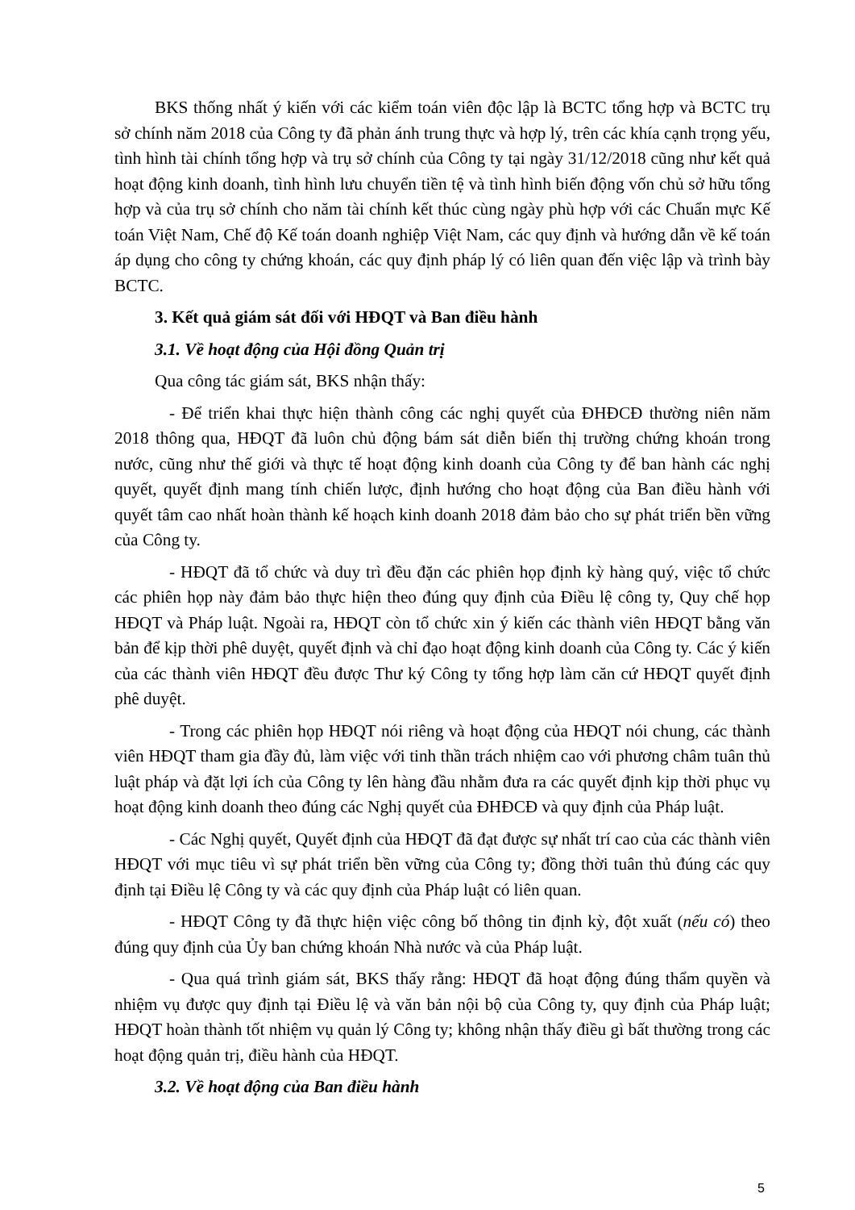BKS thống nhất ý kiến với các kiểm toán viên độc lập là BCTC tổng hợp và BCTC trụ sở chính năm 2018 của Công ty đã phản ánh trung thực và hợp lý, trên các khía cạnh trọng yếu, tình hình tài chính tổng hợp và trụ sở chính của Công ty tại ngày 31/12/2018 cũng như kết quả hoạt động kinh doanh, tình hình lưu chuyển tiền tệ và tình hình biến động vốn chủ sở hữu tổng hợp và của trụ sở chính cho năm tài chính kết thúc cùng ngày phù hợp với các Chuẩn mực Kế toán Việt Nam, Chế độ Kế toán doanh nghiệp Việt Nam, các quy định và hướng dẫn về kế toán áp dụng cho công ty chứng khoán, các quy định pháp lý có liên quan đến việc lập và trình bày BCTC.
3. Kết quả giám sát đối với HĐQT và Ban điều hành
3.1. Về hoạt động của Hội đồng Quản trị
Qua công tác giám sát, BKS nhận thấy:
- Để triển khai thực hiện thành công các nghị quyết của ĐHĐCĐ thường niên năm 2018 thông qua, HĐQT đã luôn chủ động bám sát diễn biến thị trường chứng khoán trong nước, cũng như thế giới và thực tế hoạt động kinh doanh của Công ty để ban hành các nghị quyết, quyết định mang tính chiến lược, định hướng cho hoạt động của Ban điều hành với quyết tâm cao nhất hoàn thành kế hoạch kinh doanh 2018 đảm bảo cho sự phát triển bền vững của Công ty.
- HĐQT đã tổ chức và duy trì đều đặn các phiên họp định kỳ hàng quý, việc tổ chức các phiên họp này đảm bảo thực hiện theo đúng quy định của Điều lệ công ty, Quy chế họp HĐQT và Pháp luật. Ngoài ra, HĐQT còn tổ chức xin ý kiến các thành viên HĐQT bằng văn bản để kịp thời phê duyệt, quyết định và chỉ đạo hoạt động kinh doanh của Công ty. Các ý kiến của các thành viên HĐQT đều được Thư ký Công ty tổng hợp làm căn cứ HĐQT quyết định phê duyệt.
- Trong các phiên họp HĐQT nói riêng và hoạt động của HĐQT nói chung, các thành viên HĐQT tham gia đầy đủ, làm việc với tinh thần trách nhiệm cao với phương châm tuân thủ luật pháp và đặt lợi ích của Công ty lên hàng đầu nhằm đưa ra các quyết định kịp thời phục vụ hoạt động kinh doanh theo đúng các Nghị quyết của ĐHĐCĐ và quy định của Pháp luật.
- Các Nghị quyết, Quyết định của HĐQT đã đạt được sự nhất trí cao của các thành viên HĐQT với mục tiêu vì sự phát triển bền vững của Công ty; đồng thời tuân thủ đúng các quy định tại Điều lệ Công ty và các quy định của Pháp luật có liên quan.
- HĐQT Công ty đã thực hiện việc công bố thông tin định kỳ, đột xuất (nếu có) theo đúng quy định của Ủy ban chứng khoán Nhà nước và của Pháp luật.
- Qua quá trình giám sát, BKS thấy rằng: HĐQT đã hoạt động đúng thẩm quyền và nhiệm vụ được quy định tại Điều lệ và văn bản nội bộ của Công ty, quy định của Pháp luật; HĐQT hoàn thành tốt nhiệm vụ quản lý Công ty; không nhận thấy điều gì bất thường trong các hoạt động quản trị, điều hành của HĐQT.
3.2. Về hoạt động của Ban điều hành
5